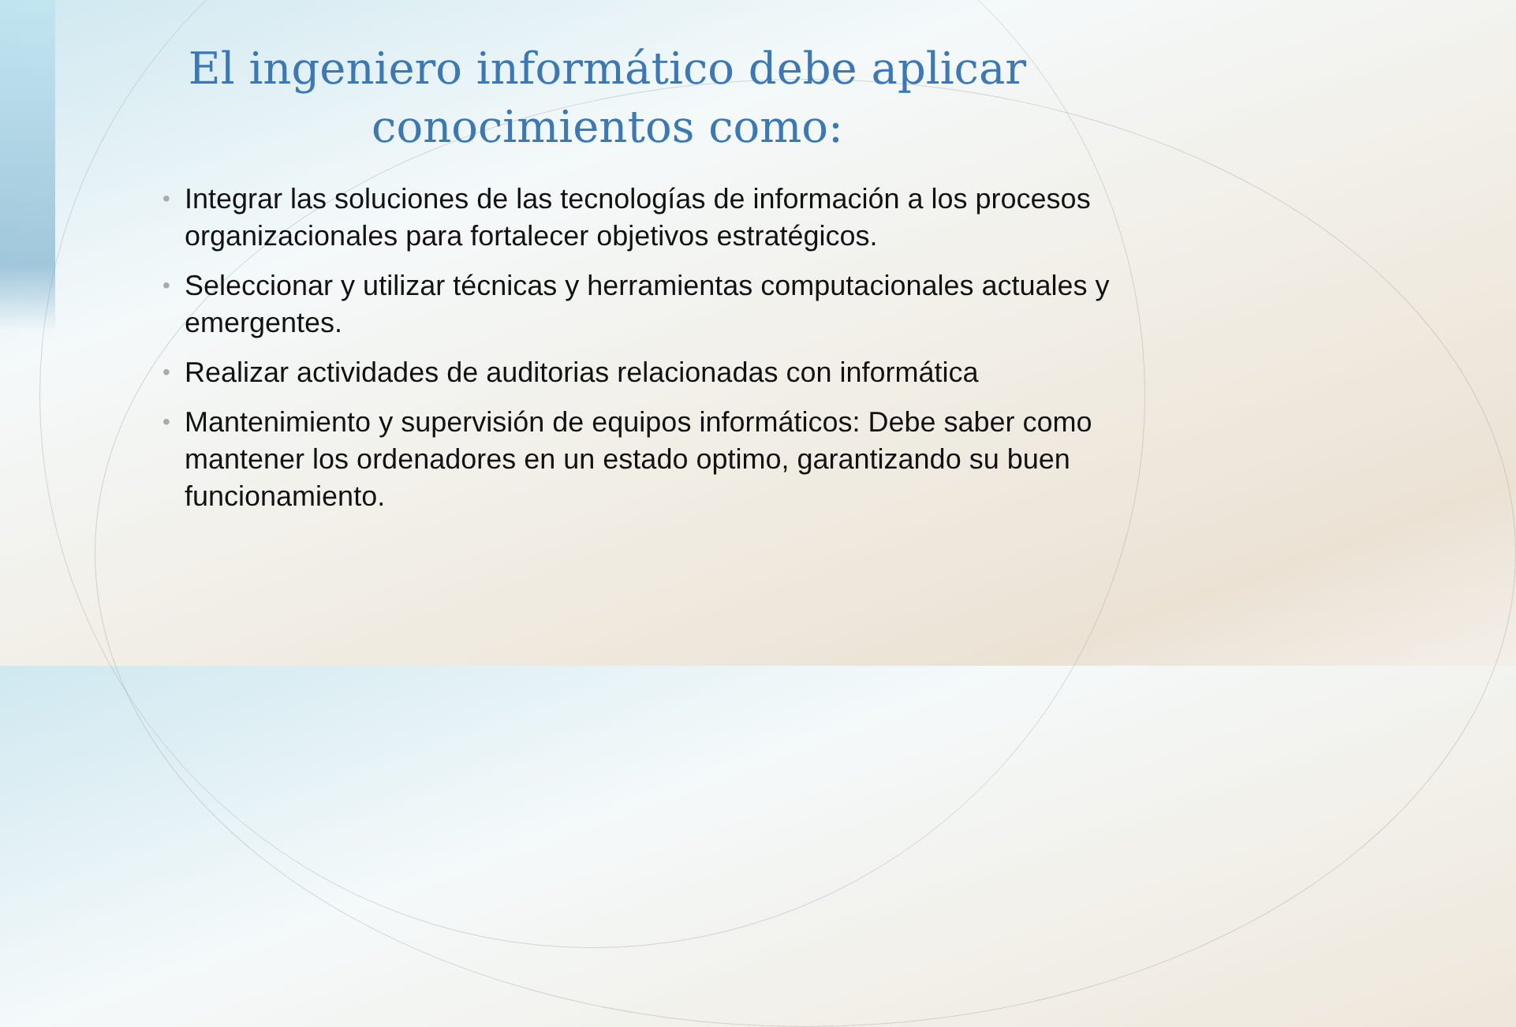El ingeniero informático debe aplicar conocimientos como:
• Integrar las soluciones de las tecnologías de información a los procesos organizacionales para fortalecer objetivos estratégicos.
• Seleccionar y utilizar técnicas y herramientas computacionales actuales y emergentes.
• Realizar actividades de auditorias relacionadas con informática
• Mantenimiento y supervisión de equipos informáticos: Debe saber como mantener los ordenadores en un estado optimo, garantizando su buen funcionamiento.